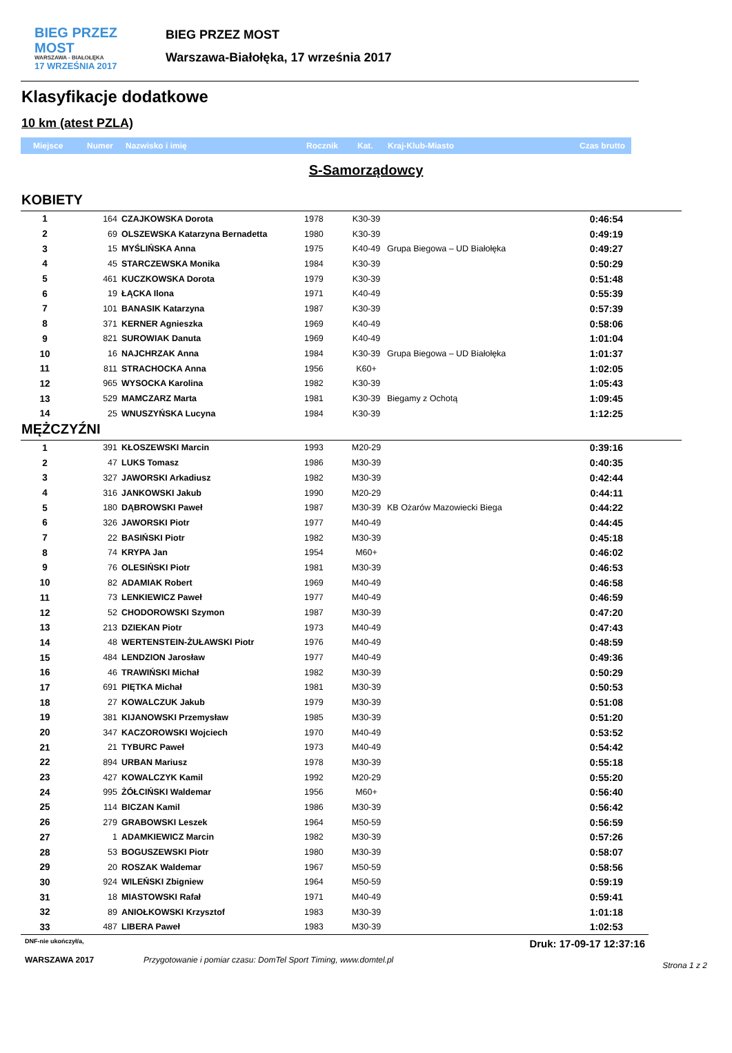BIEG PRZEZ MOST
WARSZAWA - BIAŁOŁĘKA
17 WRZEŚNIA 2017
BIEG PRZEZ MOST
Warszawa-Białołęka, 17 września 2017
Klasyfikacje dodatkowe
10 km (atest PZLA)
Miejsce Numer Nazwisko i imię Rocznik Kat. Kraj-Klub-Miasto Czas brutto
S-Samorządowcy
KOBIETY
| 1 | 164 | CZAJKOWSKA Dorota | 1978 | K30-39 | | 0:46:54 |
| 2 | 69 | OLSZEWSKA Katarzyna Bernadetta | 1980 | K30-39 | | 0:49:19 |
| 3 | 15 | MYŚLIŃSKA Anna | 1975 | K40-49 | Grupa Biegowa – UD Białołęka | 0:49:27 |
| 4 | 45 | STARCZEWSKA Monika | 1984 | K30-39 | | 0:50:29 |
| 5 | 461 | KUCZKOWSKA Dorota | 1979 | K30-39 | | 0:51:48 |
| 6 | 19 | ŁĄCKA Ilona | 1971 | K40-49 | | 0:55:39 |
| 7 | 101 | BANASIK Katarzyna | 1987 | K30-39 | | 0:57:39 |
| 8 | 371 | KERNER Agnieszka | 1969 | K40-49 | | 0:58:06 |
| 9 | 821 | SUROWIAK Danuta | 1969 | K40-49 | | 1:01:04 |
| 10 | 16 | NAJCHRZAK Anna | 1984 | K30-39 | Grupa Biegowa – UD Białołęka | 1:01:37 |
| 11 | 811 | STRACHOCKA Anna | 1956 | K60+ | | 1:02:05 |
| 12 | 965 | WYSOCKA Karolina | 1982 | K30-39 | | 1:05:43 |
| 13 | 529 | MAMCZARZ Marta | 1981 | K30-39 | Biegamy z Ochotą | 1:09:45 |
| 14 | 25 | WNUSZYŃSKA Lucyna | 1984 | K30-39 | | 1:12:25 |
MĘŻCZYŹNI
| 1 | 391 | KŁOSZEWSKI Marcin | 1993 | M20-29 | | 0:39:16 |
| 2 | 47 | LUKS Tomasz | 1986 | M30-39 | | 0:40:35 |
| 3 | 327 | JAWORSKI Arkadiusz | 1982 | M30-39 | | 0:42:44 |
| 4 | 316 | JANKOWSKI Jakub | 1990 | M20-29 | | 0:44:11 |
| 5 | 180 | DĄBROWSKI Paweł | 1987 | M30-39 | KB Ożarów Mazowiecki Biega | 0:44:22 |
| 6 | 326 | JAWORSKI Piotr | 1977 | M40-49 | | 0:44:45 |
| 7 | 22 | BASIŃSKI Piotr | 1982 | M30-39 | | 0:45:18 |
| 8 | 74 | KRYPA Jan | 1954 | M60+ | | 0:46:02 |
| 9 | 76 | OLESIŃSKI Piotr | 1981 | M30-39 | | 0:46:53 |
| 10 | 82 | ADAMIAK Robert | 1969 | M40-49 | | 0:46:58 |
| 11 | 73 | LENKIEWICZ Paweł | 1977 | M40-49 | | 0:46:59 |
| 12 | 52 | CHODOROWSKI Szymon | 1987 | M30-39 | | 0:47:20 |
| 13 | 213 | DZIEKAN Piotr | 1973 | M40-49 | | 0:47:43 |
| 14 | 48 | WERTENSTEIN-ŻUŁAWSKI Piotr | 1976 | M40-49 | | 0:48:59 |
| 15 | 484 | LENDZION Jarosław | 1977 | M40-49 | | 0:49:36 |
| 16 | 46 | TRAWIŃSKI Michał | 1982 | M30-39 | | 0:50:29 |
| 17 | 691 | PIĘTKA Michał | 1981 | M30-39 | | 0:50:53 |
| 18 | 27 | KOWALCZUK Jakub | 1979 | M30-39 | | 0:51:08 |
| 19 | 381 | KIJANOWSKI Przemysław | 1985 | M30-39 | | 0:51:20 |
| 20 | 347 | KACZOROWSKI Wojciech | 1970 | M40-49 | | 0:53:52 |
| 21 | 21 | TYBURC Paweł | 1973 | M40-49 | | 0:54:42 |
| 22 | 894 | URBAN Mariusz | 1978 | M30-39 | | 0:55:18 |
| 23 | 427 | KOWALCZYK Kamil | 1992 | M20-29 | | 0:55:20 |
| 24 | 995 | ŻÓŁCIŃSKI Waldemar | 1956 | M60+ | | 0:56:40 |
| 25 | 114 | BICZAN Kamil | 1986 | M30-39 | | 0:56:42 |
| 26 | 279 | GRABOWSKI Leszek | 1964 | M50-59 | | 0:56:59 |
| 27 | 1 | ADAMKIEWICZ Marcin | 1982 | M30-39 | | 0:57:26 |
| 28 | 53 | BOGUSZEWSKI Piotr | 1980 | M30-39 | | 0:58:07 |
| 29 | 20 | ROSZAK Waldemar | 1967 | M50-59 | | 0:58:56 |
| 30 | 924 | WILEŃSKI Zbigniew | 1964 | M50-59 | | 0:59:19 |
| 31 | 18 | MIASTOWSKI Rafał | 1971 | M40-49 | | 0:59:41 |
| 32 | 89 | ANIOŁKOWSKI Krzysztof | 1983 | M30-39 | | 1:01:18 |
| 33 | 487 | LIBERA Paweł | 1983 | M30-39 | | 1:02:53 |
DNF-nie ukończył/a, Druk: 17-09-17 12:37:16
WARSZAWA 2017 Przygotowanie i pomiar czasu: DomTel Sport Timing, www.domtel.pl Strona 1 z 2